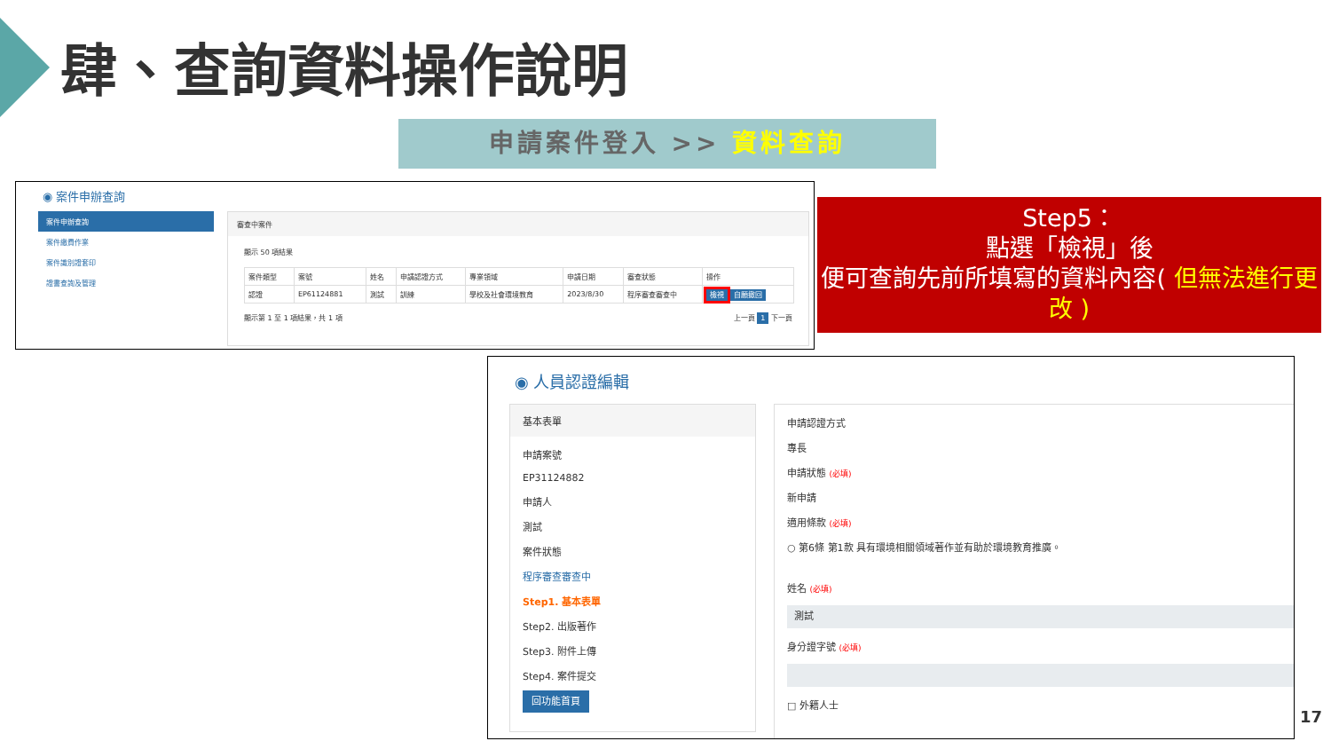肆、查詢資料操作說明
申請案件登入 >> 資料查詢
◉ 案件申辦查詢
案件申辦查詢
案件繳費作業
案件識別證套印
證書查詢及管理
審查中案件
顯示 50 項結果
| 案件類型 | 案號 | 姓名 | 申請認證方式 | 專業領域 | 申請日期 | 審查狀態 | 操作 |
| --- | --- | --- | --- | --- | --- | --- | --- |
| 認證 | EP61124881 | 測試 | 訓練 | 學校及社會環境教育 | 2023/8/30 | 程序審查審查中 | 檢視 自願撤回 |
顯示第 1 至 1 項結果，共 1 項 上一頁 1 下一頁
Step5：
點選「檢視」後
便可查詢先前所填寫的資料內容( 但無法進行更改 )
◉ 人員認證編輯
基本表單
申請案號
EP31124882
申請人
測試
案件狀態
程序審查審查中
Step1. 基本表單
Step2. 出版著作
Step3. 附件上傳
Step4. 案件提交
回功能首頁
申請認證方式
專長
申請狀態 (必填)
新申請
適用條款 (必填)
○ 第6條 第1款 具有環境相關領域著作並有助於環境教育推廣。
姓名 (必填)
測試
身分證字號 (必填)
□ 外籍人士
17